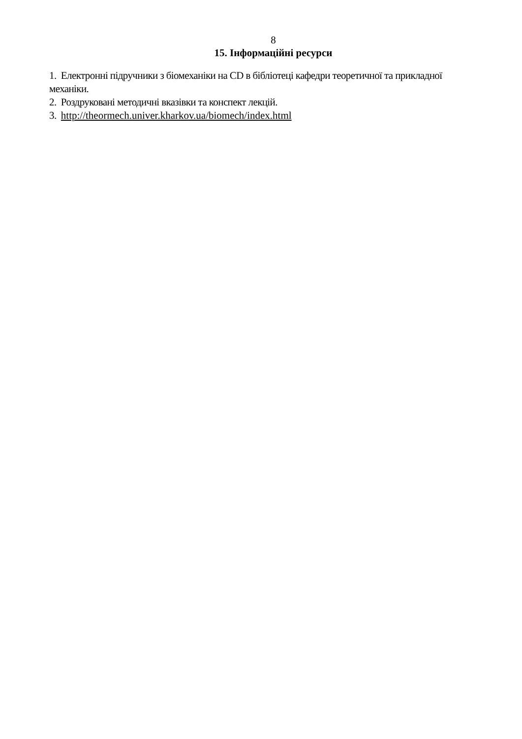8
15. Інформаційні ресурси
1. Електронні підручники з біомеханіки на CD в бібліотеці кафедри теоретичної та прикладної механіки.
2. Роздруковані методичні вказівки та конспект лекцій.
3. http://theormech.univer.kharkov.ua/biomech/index.html